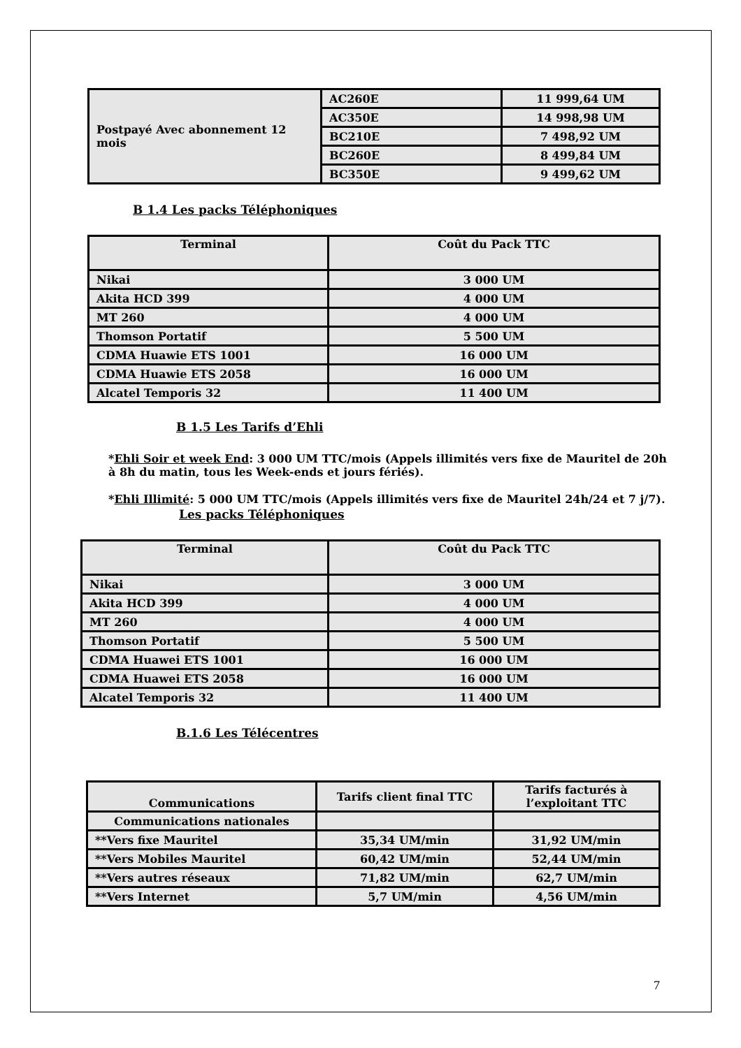| Postpayé Avec abonnement 12 mois | AC260E | 11 999,64 UM |
| | AC350E | 14 998,98 UM |
| | BC210E | 7 498,92 UM |
| | BC260E | 8 499,84 UM |
| | BC350E | 9 499,62 UM |
B 1.4 Les packs Téléphoniques
| Terminal | Coût du Pack TTC |
| --- | --- |
| Nikai | 3 000 UM |
| Akita HCD 399 | 4 000 UM |
| MT 260 | 4 000 UM |
| Thomson Portatif | 5 500 UM |
| CDMA Huawie ETS 1001 | 16 000 UM |
| CDMA Huawie ETS 2058 | 16 000 UM |
| Alcatel Temporis 32 | 11 400 UM |
B 1.5 Les Tarifs d’Ehli
*Ehli Soir et week End: 3 000 UM TTC/mois (Appels illimités vers fixe de Mauritel de 20h à 8h du matin, tous les Week-ends et jours fériés).
*Ehli Illimité: 5 000 UM TTC/mois (Appels illimités vers fixe de Mauritel 24h/24 et 7 j/7).
Les packs Téléphoniques
| Terminal | Coût du Pack TTC |
| --- | --- |
| Nikai | 3 000 UM |
| Akita HCD 399 | 4 000 UM |
| MT 260 | 4 000 UM |
| Thomson Portatif | 5 500 UM |
| CDMA Huawei ETS 1001 | 16 000 UM |
| CDMA Huawei ETS 2058 | 16 000 UM |
| Alcatel Temporis 32 | 11 400 UM |
B.1.6 Les Télécentres
| Communications | Tarifs client final TTC | Tarifs facturés à l’exploitant TTC |
| --- | --- | --- |
| Communications nationales | | |
| **Vers fixe Mauritel | 35,34 UM/min | 31,92 UM/min |
| **Vers Mobiles Mauritel | 60,42 UM/min | 52,44 UM/min |
| **Vers autres réseaux | 71,82 UM/min | 62,7 UM/min |
| **Vers Internet | 5,7 UM/min | 4,56 UM/min |
7